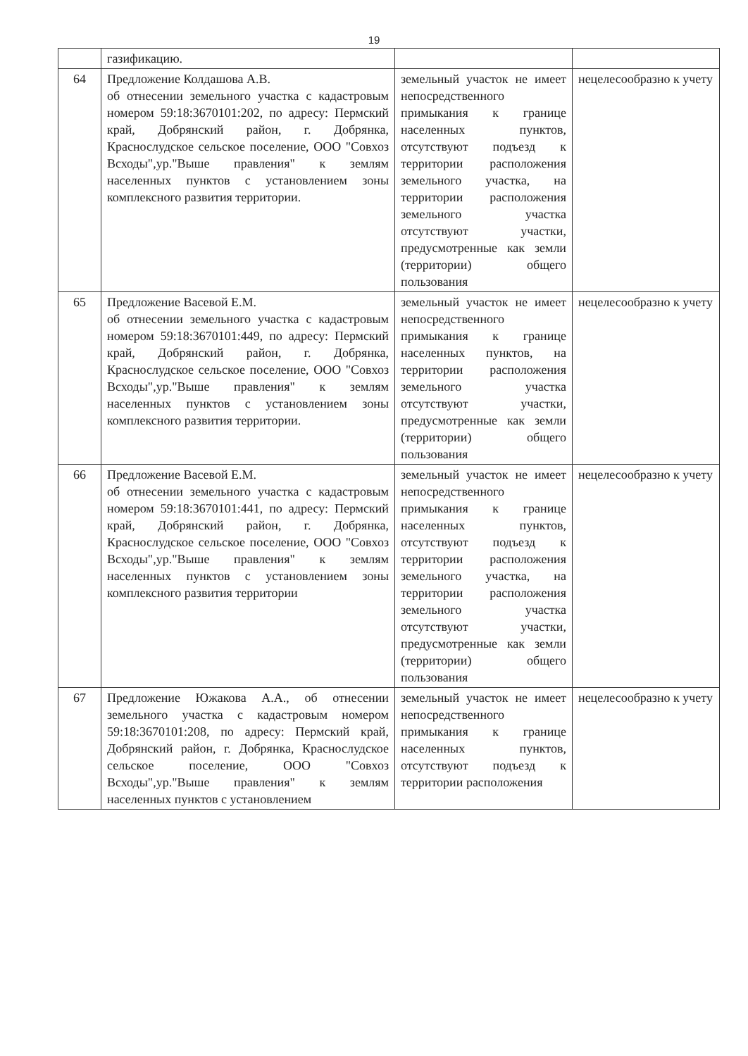19
| | газификацию. | | |
| 64 | Предложение Колдашова А.В. об отнесении земельного участка с кадастровым номером 59:18:3670101:202, по адресу: Пермский край, Добрянский район, г. Добрянка, Краснослудское сельское поселение, ООО "Совхоз Всходы",ур."Выше правления" к землям населенных пунктов с установлением зоны комплексного развития территории. | земельный участок не имеет непосредственного примыкания к границе населенных пунктов, отсутствуют подъезд к территории расположения земельного участка, на территории расположения земельного участка отсутствуют участки, предусмотренные как земли (территории) общего пользования | нецелесообразно к учету |
| 65 | Предложение Васевой Е.М. об отнесении земельного участка с кадастровым номером 59:18:3670101:449, по адресу: Пермский край, Добрянский район, г. Добрянка, Краснослудское сельское поселение, ООО "Совхоз Всходы",ур."Выше правления" к землям населенных пунктов с установлением зоны комплексного развития территории. | земельный участок не имеет непосредственного примыкания к границе населенных пунктов, на территории расположения земельного участка отсутствуют участки, предусмотренные как земли (территории) общего пользования | нецелесообразно к учету |
| 66 | Предложение Васевой Е.М. об отнесении земельного участка с кадастровым номером 59:18:3670101:441, по адресу: Пермский край, Добрянский район, г. Добрянка, Краснослудское сельское поселение, ООО "Совхоз Всходы",ур."Выше правления" к землям населенных пунктов с установлением зоны комплексного развития территории | земельный участок не имеет непосредственного примыкания к границе населенных пунктов, отсутствуют подъезд к территории расположения земельного участка, на территории расположения земельного участка отсутствуют участки, предусмотренные как земли (территории) общего пользования | нецелесообразно к учету |
| 67 | Предложение Южакова А.А., об отнесении земельного участка с кадастровым номером 59:18:3670101:208, по адресу: Пермский край, Добрянский район, г. Добрянка, Краснослудское сельское поселение, ООО "Совхоз Всходы",ур."Выше правления" к землям населенных пунктов с установлением | земельный участок не имеет непосредственного примыкания к границе населенных пунктов, отсутствуют подъезд к территории расположения | нецелесообразно к учету |